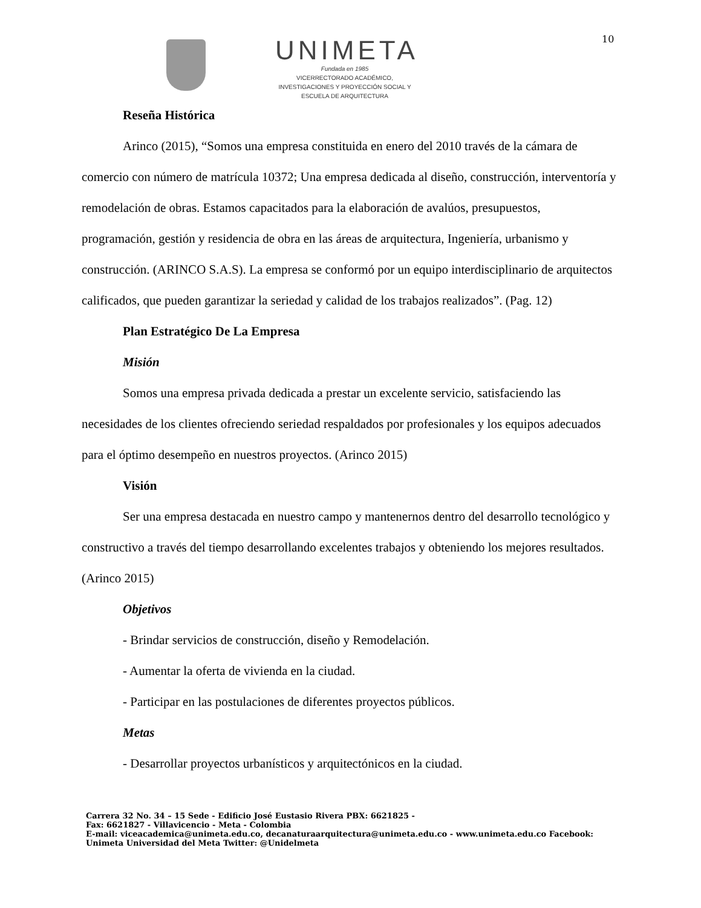UNIMETA
Fundada en 1985
VICERRECTORADO ACADÉMICO,
INVESTIGACIONES Y PROYECCIÓN SOCIAL Y
ESCUELA DE ARQUITECTURA
10
Reseña Histórica
Arinco (2015), “Somos una empresa constituida en enero del 2010 través de la cámara de comercio con número de matrícula 10372; Una empresa dedicada al diseño, construcción, interventoría y remodelación de obras. Estamos capacitados para la elaboración de avalúos, presupuestos, programación, gestión y residencia de obra en las áreas de arquitectura, Ingeniería, urbanismo y construcción. (ARINCO S.A.S). La empresa se conformó por un equipo interdisciplinario de arquitectos calificados, que pueden garantizar la seriedad y calidad de los trabajos realizados”. (Pag. 12)
Plan Estratégico De La Empresa
Misión
Somos una empresa privada dedicada a prestar un excelente servicio, satisfaciendo las necesidades de los clientes ofreciendo seriedad respaldados por profesionales y los equipos adecuados para el óptimo desempeño en nuestros proyectos. (Arinco 2015)
Visión
Ser una empresa destacada en nuestro campo y mantenernos dentro del desarrollo tecnológico y constructivo a través del tiempo desarrollando excelentes trabajos y obteniendo los mejores resultados. (Arinco 2015)
Objetivos
- Brindar servicios de construcción, diseño y Remodelación.
- Aumentar la oferta de vivienda en la ciudad.
- Participar en las postulaciones de diferentes proyectos públicos.
Metas
- Desarrollar proyectos urbanísticos y arquitectónicos en la ciudad.
Carrera 32 No. 34 – 15 Sede - Edificio José Eustasio Rivera PBX: 6621825 -
Fax: 6621827 - Villavicencio - Meta - Colombia
E-mail: viceacademica@unimeta.edu.co, decanaturaarquitectura@unimeta.edu.co - www.unimeta.edu.co Facebook:
Unimeta Universidad del Meta Twitter: @Unidelmeta